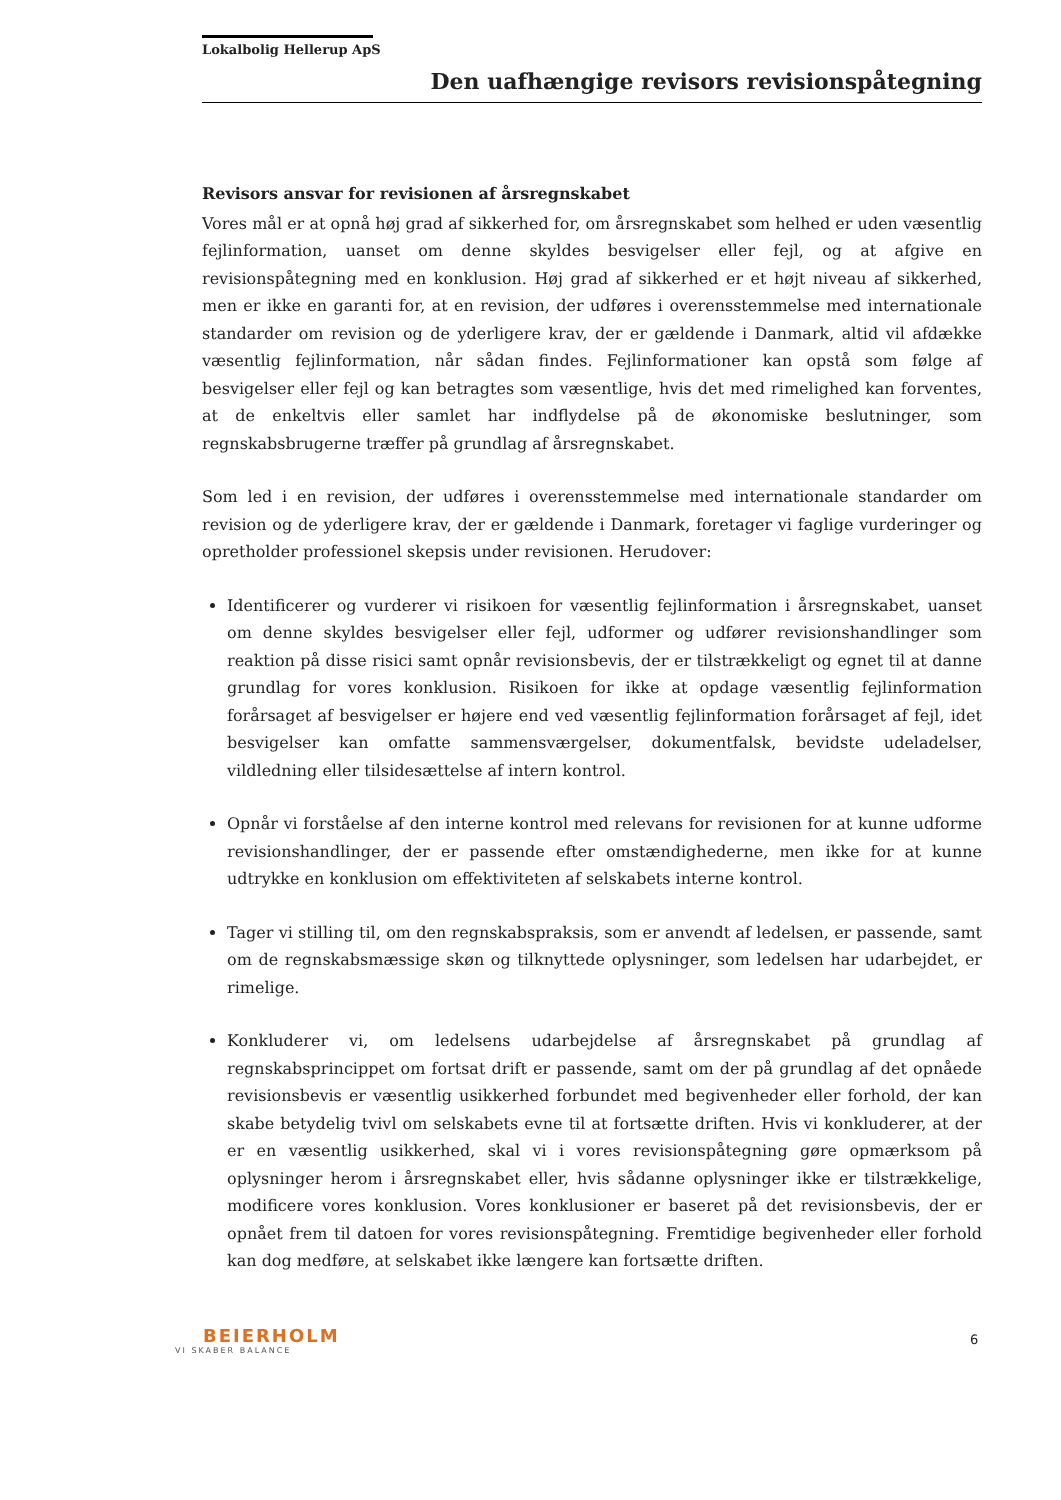Lokalbolig Hellerup ApS
Den uafhængige revisors revisionspåtegning
Revisors ansvar for revisionen af årsregnskabet
Vores mål er at opnå høj grad af sikkerhed for, om årsregnskabet som helhed er uden væsentlig fejlinformation, uanset om denne skyldes besvigelser eller fejl, og at afgive en revisionspåtegning med en konklusion. Høj grad af sikkerhed er et højt niveau af sikkerhed, men er ikke en garanti for, at en revision, der udføres i overensstemmelse med internationale standarder om revision og de yderligere krav, der er gældende i Danmark, altid vil afdække væsentlig fejlinformation, når sådan findes. Fejlinformationer kan opstå som følge af besvigelser eller fejl og kan betragtes som væsentlige, hvis det med rimelighed kan forventes, at de enkeltvis eller samlet har indflydelse på de økonomiske beslutninger, som regnskabsbrugerne træffer på grundlag af årsregnskabet.
Som led i en revision, der udføres i overensstemmelse med internationale standarder om revision og de yderligere krav, der er gældende i Danmark, foretager vi faglige vurderinger og opretholder professionel skepsis under revisionen. Herudover:
Identificerer og vurderer vi risikoen for væsentlig fejlinformation i årsregnskabet, uanset om denne skyldes besvigelser eller fejl, udformer og udfører revisionshandlinger som reaktion på disse risici samt opnår revisionsbevis, der er tilstrækkeligt og egnet til at danne grundlag for vores konklusion. Risikoen for ikke at opdage væsentlig fejlinformation forårsaget af besvigelser er højere end ved væsentlig fejlinformation forårsaget af fejl, idet besvigelser kan omfatte sammensværgelser, dokumentfalsk, bevidste udeladelser, vildledning eller tilsidesættelse af intern kontrol.
Opnår vi forståelse af den interne kontrol med relevans for revisionen for at kunne udforme revisionshandlinger, der er passende efter omstændighederne, men ikke for at kunne udtrykke en konklusion om effektiviteten af selskabets interne kontrol.
Tager vi stilling til, om den regnskabspraksis, som er anvendt af ledelsen, er passende, samt om de regnskabsmæssige skøn og tilknyttede oplysninger, som ledelsen har udarbejdet, er rimelige.
Konkluderer vi, om ledelsens udarbejdelse af årsregnskabet på grundlag af regnskabsprincippet om fortsat drift er passende, samt om der på grundlag af det opnåede revisionsbevis er væsentlig usikkerhed forbundet med begivenheder eller forhold, der kan skabe betydelig tvivl om selskabets evne til at fortsætte driften. Hvis vi konkluderer, at der er en væsentlig usikkerhed, skal vi i vores revisionspåtegning gøre opmærksom på oplysninger herom i årsregnskabet eller, hvis sådanne oplysninger ikke er tilstrækkelige, modificere vores konklusion. Vores konklusioner er baseret på det revisionsbevis, der er opnået frem til datoen for vores revisionspåtegning. Fremtidige begivenheder eller forhold kan dog medføre, at selskabet ikke længere kan fortsætte driften.
BEIERHOLM
VI SKABER BALANCE
6